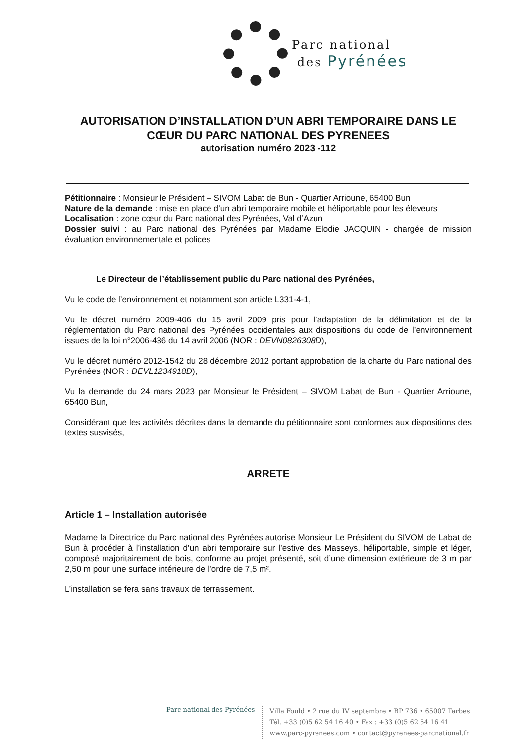Parc national
des Pyrénées
AUTORISATION D’INSTALLATION D’UN ABRI TEMPORAIRE DANS LE CŒUR DU PARC NATIONAL DES PYRENEES
autorisation numéro 2023 -112
Pétitionnaire : Monsieur le Président – SIVOM Labat de Bun - Quartier Arrioune, 65400 Bun
Nature de la demande : mise en place d’un abri temporaire mobile et héliportable pour les éleveurs
Localisation : zone cœur du Parc national des Pyrénées, Val d’Azun
Dossier suivi : au Parc national des Pyrénées par Madame Elodie JACQUIN - chargée de mission évaluation environnementale et polices
Le Directeur de l’établissement public du Parc national des Pyrénées,
Vu le code de l’environnement et notamment son article L331-4-1,
Vu le décret numéro 2009-406 du 15 avril 2009 pris pour l’adaptation de la délimitation et de la réglementation du Parc national des Pyrénées occidentales aux dispositions du code de l’environnement issues de la loi n°2006-436 du 14 avril 2006 (NOR : DEVN0826308D),
Vu le décret numéro 2012-1542 du 28 décembre 2012 portant approbation de la charte du Parc national des Pyrénées (NOR : DEVL1234918D),
Vu la demande du 24 mars 2023 par Monsieur le Président – SIVOM Labat de Bun - Quartier Arrioune, 65400 Bun,
Considérant que les activités décrites dans la demande du pétitionnaire sont conformes aux dispositions des textes susvisés,
ARRETE
Article 1 – Installation autorisée
Madame la Directrice du Parc national des Pyrénées autorise Monsieur Le Président du SIVOM de Labat de Bun à procéder à l’installation d’un abri temporaire sur l’estive des Masseys, héliportable, simple et léger, composé majoritairement de bois, conforme au projet présenté, soit d’une dimension extérieure de 3 m par 2,50 m pour une surface intérieure de l’ordre de 7,5 m².
L’installation se fera sans travaux de terrassement.
Parc national des Pyrénées
Villa Fould • 2 rue du IV septembre • BP 736 • 65007 Tarbes
Tél. +33 (0)5 62 54 16 40 • Fax : +33 (0)5 62 54 16 41
www.parc-pyrenees.com • contact@pyrenees-parcnational.fr